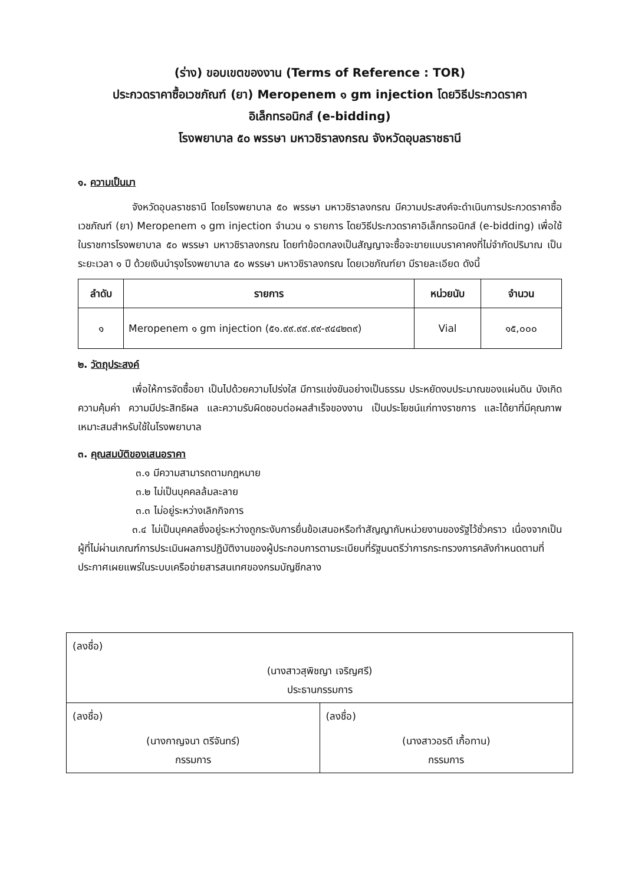(ร่าง) ขอบเขตของงาน (Terms of Reference : TOR)
ประกวดราคาซื้อเวชภัณฑ์ (ยา) Meropenem ๑ gm injection โดยวิธีประกวดราคา
อิเล็กทรอนิกส์ (e-bidding)
โรงพยาบาล ๕๐ พรรษา มหาวชิราลงกรณ จังหวัดอุบลราชธานี
๑. ความเป็นมา
จังหวัดอุบลราชธานี โดยโรงพยาบาล ๕๐ พรรษา มหาวชิราลงกรณ มีความประสงค์จะดำเนินการประกวดราคาซื้อเวชภัณฑ์ (ยา) Meropenem ๑ gm injection จำนวน ๑ รายการ โดยวิธีประกวดราคาอิเล็กทรอนิกส์ (e-bidding) เพื่อใช้ในราชการโรงพยาบาล ๕๐ พรรษา มหาวชิราลงกรณ โดยทำข้อตกลงเป็นสัญญาจะซื้อจะขายแบบราคาคงที่ไม่จำกัดปริมาณ เป็นระยะเวลา ๑ ปี ด้วยเงินบำรุงโรงพยาบาล ๕๐ พรรษา มหาวชิราลงกรณ โดยเวชภัณฑ์ยา มีรายละเอียด ดังนี้
| ลำดับ | รายการ | หน่วยนับ | จำนวน |
| --- | --- | --- | --- |
| ๑ | Meropenem ๑ gm injection (๕๑.๙๙.๙๙.๙๙-๙๔๔๒๓๙) | Vial | ๑๕,๐๐๐ |
๒. วัตถุประสงค์
เพื่อให้การจัดซื้อยา เป็นไปด้วยความโปร่งใส มีการแข่งขันอย่างเป็นธรรม ประหยัดงบประมาณของแผ่นดิน บังเกิดความคุ้มค่า ความมีประสิทธิผล และความรับผิดชอบต่อผลสำเร็จของงาน เป็นประโยชน์แก่ทางราชการ และได้ยาที่มีคุณภาพเหมาะสมสำหรับใช้ในโรงพยาบาล
๓. คุณสมบัติของเสนอราคา
๓.๑ มีความสามารถตามกฎหมาย
๓.๒ ไม่เป็นบุคคลล้มละลาย
๓.๓ ไม่อยู่ระหว่างเลิกกิจการ
๓.๔ ไม่เป็นบุคคลซึ่งอยู่ระหว่างถูกระงับการยื่นข้อเสนอหรือทำสัญญากับหน่วยงานของรัฐไว้ชั่วคราว เนื่องจากเป็นผู้ที่ไม่ผ่านเกณฑ์การประเมินผลการปฏิบัติงานของผู้ประกอบการตามระเบียบที่รัฐมนตรีว่าการกระทรวงการคลังกำหนดตามที่ประกาศเผยแพร่ในระบบเครือข่ายสารสนเทศของกรมบัญชีกลาง
| (ลงชื่อ) (นางสาวสุพิชญา เจริญศรี) ประธานกรรมการ | |
| (ลงชื่อ) (นางกาญจนา ตรีจันทร์) กรรมการ | (ลงชื่อ) (นางสาวอรดี เกื้อทาน) กรรมการ |